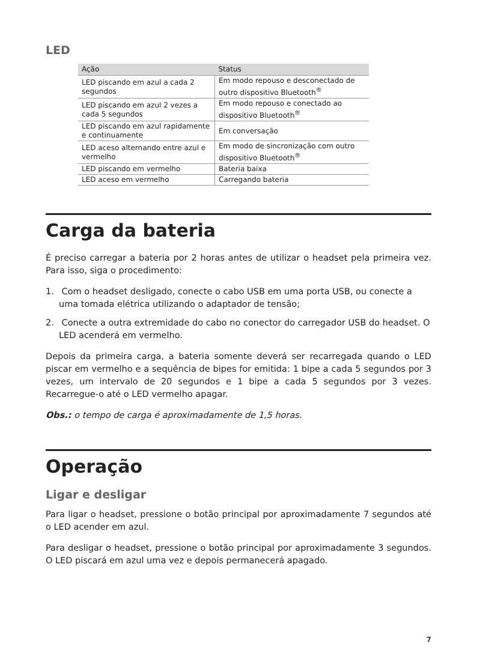LED
| Ação | Status |
| --- | --- |
| LED piscando em azul a cada 2 segundos | Em modo repouso e desconectado de outro dispositivo Bluetooth<sup>®</sup> |
| LED piscando em azul 2 vezes a cada 5 segundos | Em modo repouso e conectado ao dispositivo Bluetooth<sup>®</sup> |
| LED piscando em azul rapidamente e continuamente | Em conversação |
| LED aceso alternando entre azul e vermelho | Em modo de sincronização com outro dispositivo Bluetooth<sup>®</sup> |
| LED piscando em vermelho | Bateria baixa |
| LED aceso em vermelho | Carregando bateria |
Carga da bateria
É preciso carregar a bateria por 2 horas antes de utilizar o headset pela primeira vez. Para isso, siga o procedimento:
1. Com o headset desligado, conecte o cabo USB em uma porta USB, ou conecte a uma tomada elétrica utilizando o adaptador de tensão;
2. Conecte a outra extremidade do cabo no conector do carregador USB do headset. O LED acenderá em vermelho.
Depois da primeira carga, a bateria somente deverá ser recarregada quando o LED piscar em vermelho e a sequência de bipes for emitida: 1 bipe a cada 5 segundos por 3 vezes, um intervalo de 20 segundos e 1 bipe a cada 5 segundos por 3 vezes. Recarregue-o até o LED vermelho apagar.
Obs.: o tempo de carga é aproximadamente de 1,5 horas.
Operação
Ligar e desligar
Para ligar o headset, pressione o botão principal por aproximadamente 7 segundos até o LED acender em azul.
Para desligar o headset, pressione o botão principal por aproximadamente 3 segundos. O LED piscará em azul uma vez e depois permanecerá apagado.
7